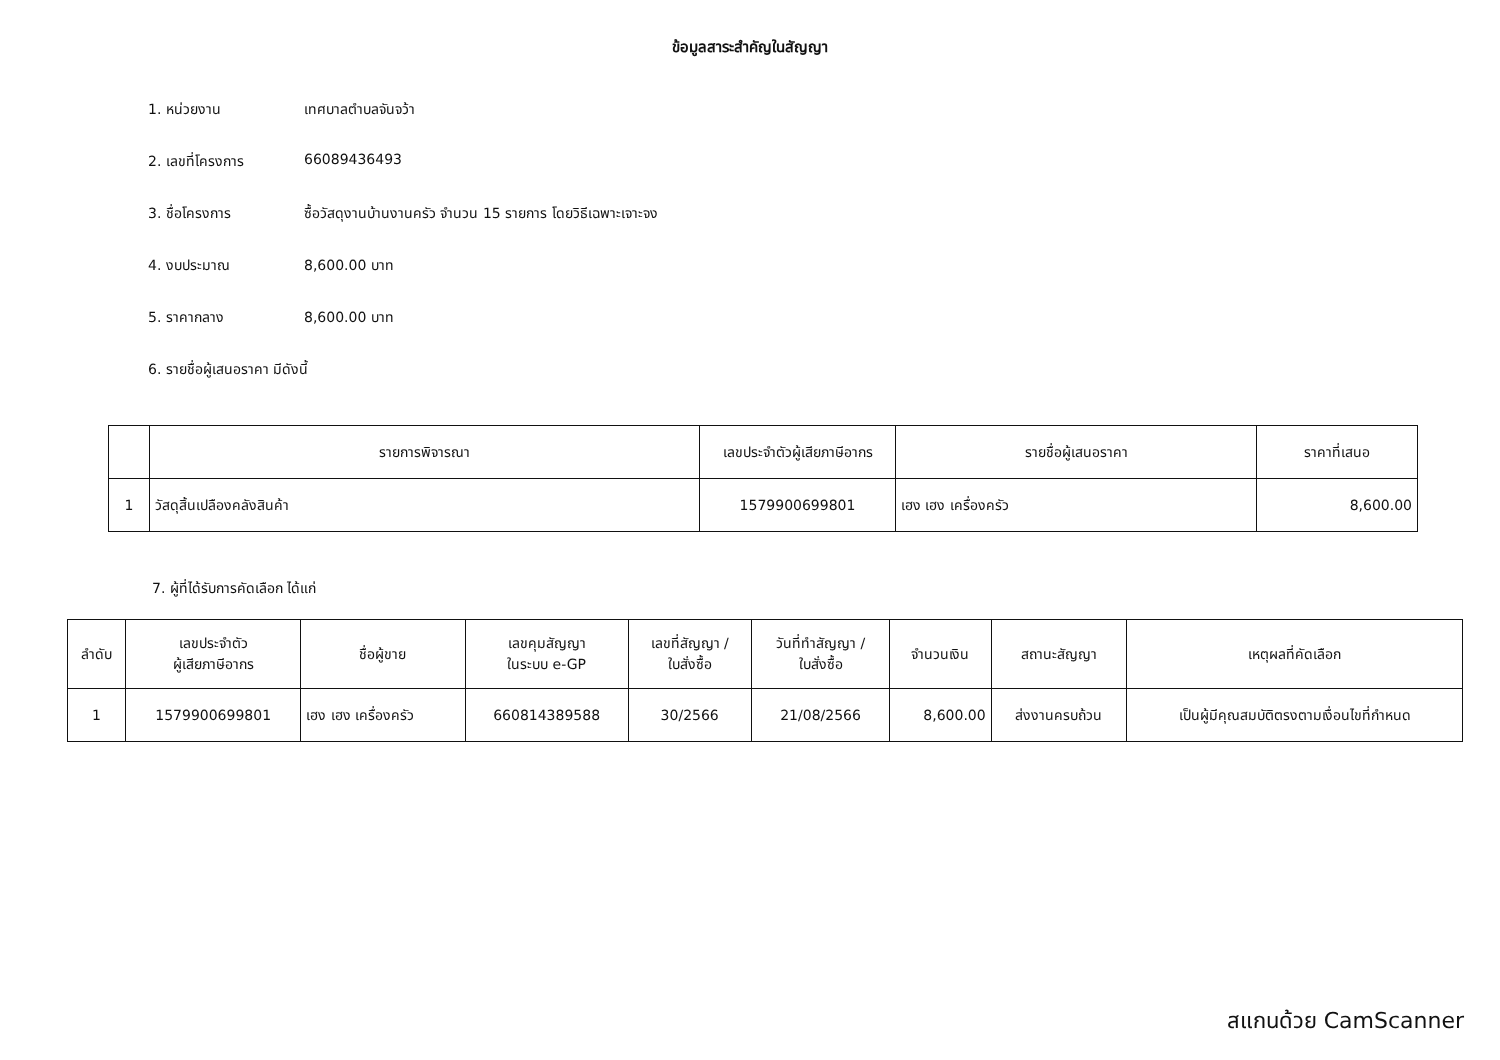ข้อมูลสาระสำคัญในสัญญา
1. หน่วยงาน เทศบาลตำบลจันจว้า
2. เลขที่โครงการ 66089436493
3. ชื่อโครงการ ซื้อวัสดุงานบ้านงานครัว จำนวน 15 รายการ โดยวิธีเฉพาะเจาะจง
4. งบประมาณ 8,600.00 บาท
5. ราคากลาง 8,600.00 บาท
6. รายชื่อผู้เสนอราคา มีดังนี้
| | รายการพิจารณา | เลขประจำตัวผู้เสียภาษีอากร | รายชื่อผู้เสนอราคา | ราคาที่เสนอ |
| --- | --- | --- | --- | --- |
| 1 | วัสดุสิ้นเปลืองคลังสินค้า | 1579900699801 | เฮง เฮง เครื่องครัว | 8,600.00 |
7. ผู้ที่ได้รับการคัดเลือก ได้แก่
| ลำดับ | เลขประจำตัว ผู้เสียภาษีอากร | ชื่อผู้ขาย | เลขคุมสัญญา ในระบบ e-GP | เลขที่สัญญา / ใบสั่งซื้อ | วันที่ทำสัญญา / ใบสั่งซื้อ | จำนวนเงิน | สถานะสัญญา | เหตุผลที่คัดเลือก |
| --- | --- | --- | --- | --- | --- | --- | --- | --- |
| 1 | 1579900699801 | เฮง เฮง เครื่องครัว | 660814389588 | 30/2566 | 21/08/2566 | 8,600.00 | ส่งงานครบถ้วน | เป็นผู้มีคุณสมบัติตรงตามเงื่อนไขที่กำหนด |
สแกนด้วย CamScanner